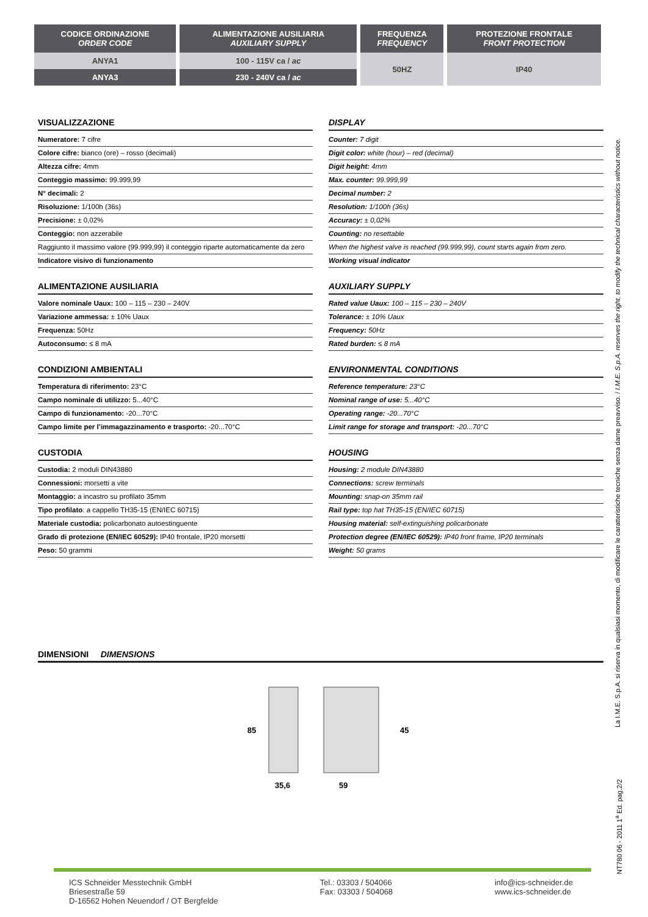| CODICE ORDINAZIONE ORDER CODE | ALIMENTAZIONE AUSILIARIA AUXILIARY SUPPLY | FREQUENZA FREQUENCY | PROTEZIONE FRONTALE FRONT PROTECTION |
| --- | --- | --- | --- |
| ANYA1 | 100 - 115V ca / ac | 50HZ | IP40 |
| ANYA3 | 230 - 240V ca / ac | | |
VISUALIZZAZIONE
Numeratore: 7 cifre
Colore cifre: bianco (ore) – rosso (decimali)
Altezza cifre: 4mm
Conteggio massimo: 99.999,99
N° decimali: 2
Risoluzione: 1/100h (36s)
Precisione: ± 0,02%
Conteggio: non azzerabile
Raggiunto il massimo valore (99.999,99) il conteggio riparte automaticamente da zero
Indicatore visivo di funzionamento
ALIMENTAZIONE AUSILIARIA
Valore nominale Uaux: 100 – 115 – 230 – 240V
Variazione ammessa: ± 10% Uaux
Frequenza: 50Hz
Autoconsumo: ≤ 8 mA
CONDIZIONI AMBIENTALI
Temperatura di riferimento: 23°C
Campo nominale di utilizzo: 5...40°C
Campo di funzionamento: -20...70°C
Campo limite per l’immagazzinamento e trasporto: -20...70°C
CUSTODIA
Custodia: 2 moduli DIN43880
Connessioni: morsetti a vite
Montaggio: a incastro su profilato 35mm
Tipo profilato: a cappello TH35-15 (EN/IEC 60715)
Materiale custodia: policarbonato autoestinguente
Grado di protezione (EN/IEC 60529): IP40 frontale, IP20 morsetti
Peso: 50 grammi
DISPLAY
Counter: 7 digit
Digit color: white (hour) – red (decimal)
Digit height: 4mm
Max. counter: 99.999,99
Decimal number: 2
Resolution: 1/100h (36s)
Accuracy: ± 0,02%
Counting: no resettable
When the highest valve is reached (99.999,99), count starts again from zero.
Working visual indicator
AUXILIARY SUPPLY
Rated value Uaux: 100 – 115 – 230 – 240V
Tolerance: ± 10% Uaux
Frequency: 50Hz
Rated burden: ≤ 8 mA
ENVIRONMENTAL CONDITIONS
Reference temperature: 23°C
Nominal range of use: 5...40°C
Operating range: -20...70°C
Limit range for storage and transport: -20...70°C
HOUSING
Housing: 2 module DIN43880
Connections: screw terminals
Mounting: snap-on 35mm rail
Rail type: top hat TH35-15 (EN/IEC 60715)
Housing material: self-extinguishing policarbonate
Protection degree (EN/IEC 60529): IP40 front frame, IP20 terminals
Weight: 50 grams
DIMENSIONI DIMENSIONS
85
35,6
45
59
La I.M.E. S.p.A. si riserva in qualsiasi momento, di modificare le caratteristiche tecniche senza darne preavviso. / I.M.E. S.p.A. reserves the right, to modify the technical characteristics without notice.
NT780 06 - 2011 1<sup>a</sup> Ed. pag.2/2
ICS Schneider Messtechnik GmbH
Briesestraße 59
D-16562 Hohen Neuendorf / OT Bergfelde
Tel.: 03303 / 504066
Fax: 03303 / 504068
info@ics-schneider.de
www.ics-schneider.de